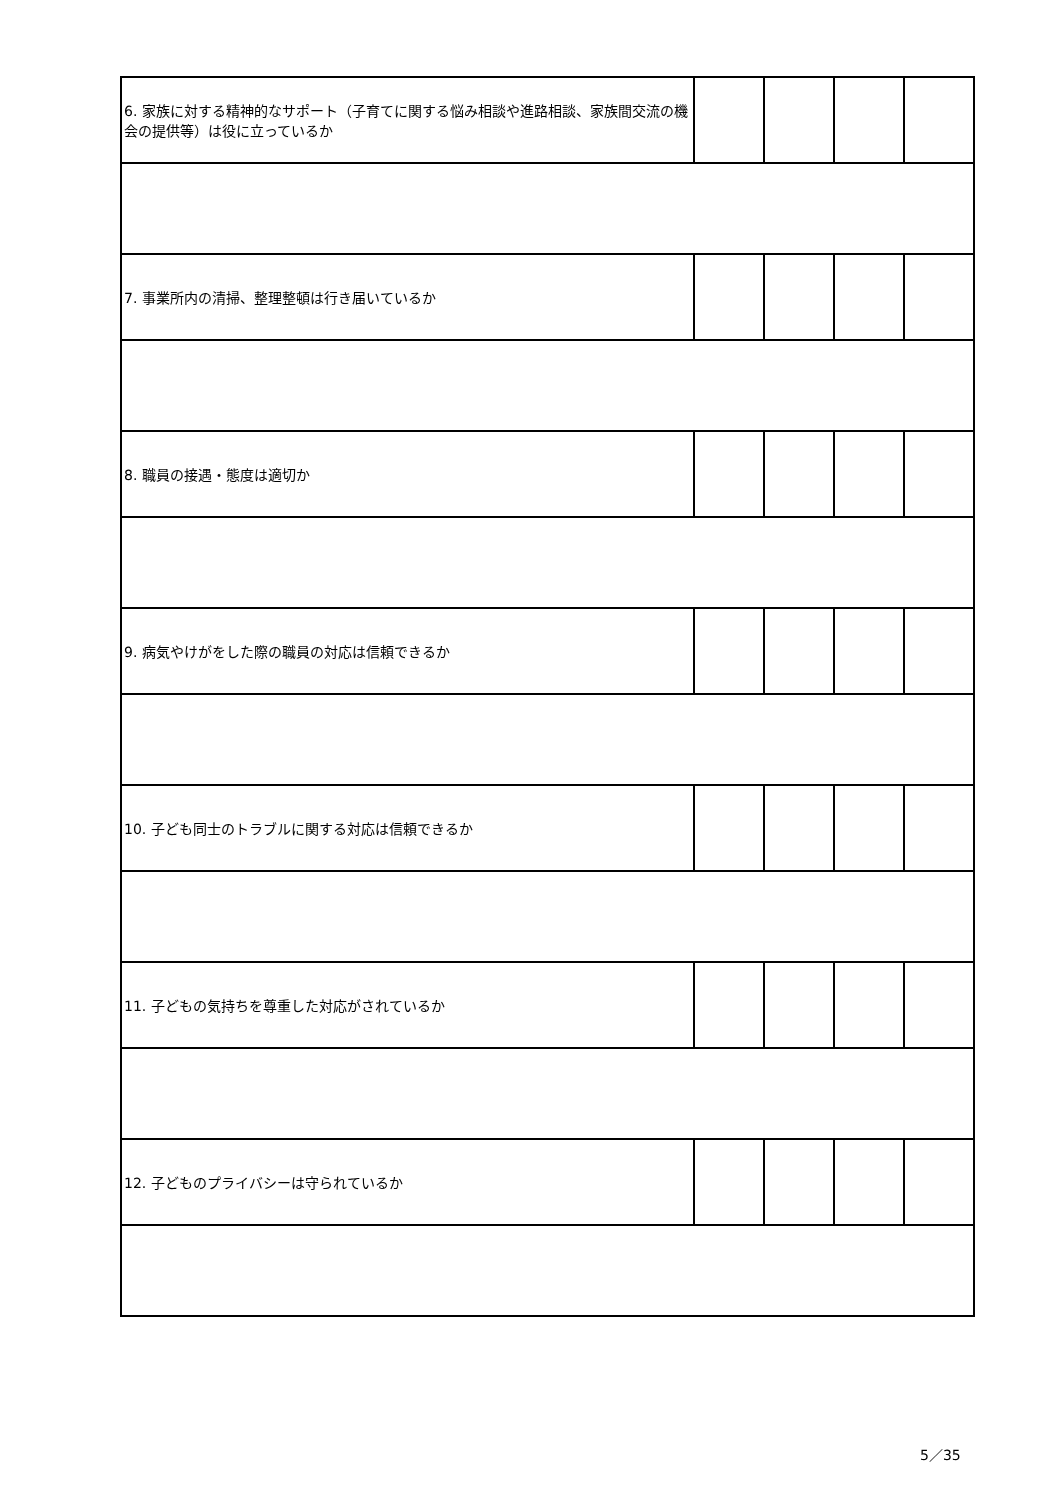| 6. 家族に対する精神的なサポート（子育てに関する悩み相談や進路相談、家族間交流の機会の提供等）は役に立っているか | | | | |
| 7. 事業所内の清掃、整理整頓は行き届いているか | | | | |
| 8. 職員の接遇・態度は適切か | | | | |
| 9. 病気やけがをした際の職員の対応は信頼できるか | | | | |
| 10. 子ども同士のトラブルに関する対応は信頼できるか | | | | |
| 11. 子どもの気持ちを尊重した対応がされているか | | | | |
| 12. 子どものプライバシーは守られているか | | | | |
5／35